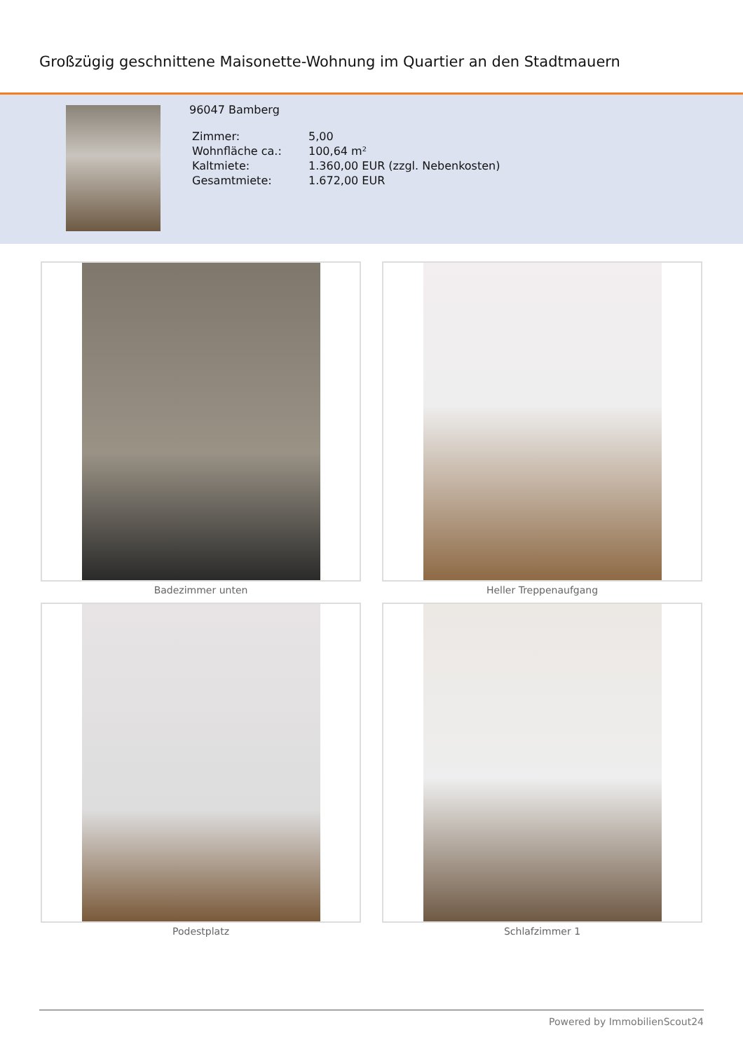Großzügig geschnittene Maisonette-Wohnung im Quartier an den Stadtmauern
96047 Bamberg
| Zimmer: | 5,00 |
| Wohnfläche ca.: | 100,64 m² |
| Kaltmiete: | 1.360,00 EUR (zzgl. Nebenkosten) |
| Gesamtmiete: | 1.672,00 EUR |
Badezimmer unten
Heller Treppenaufgang
Podestplatz
Schlafzimmer 1
Powered by ImmobilienScout24